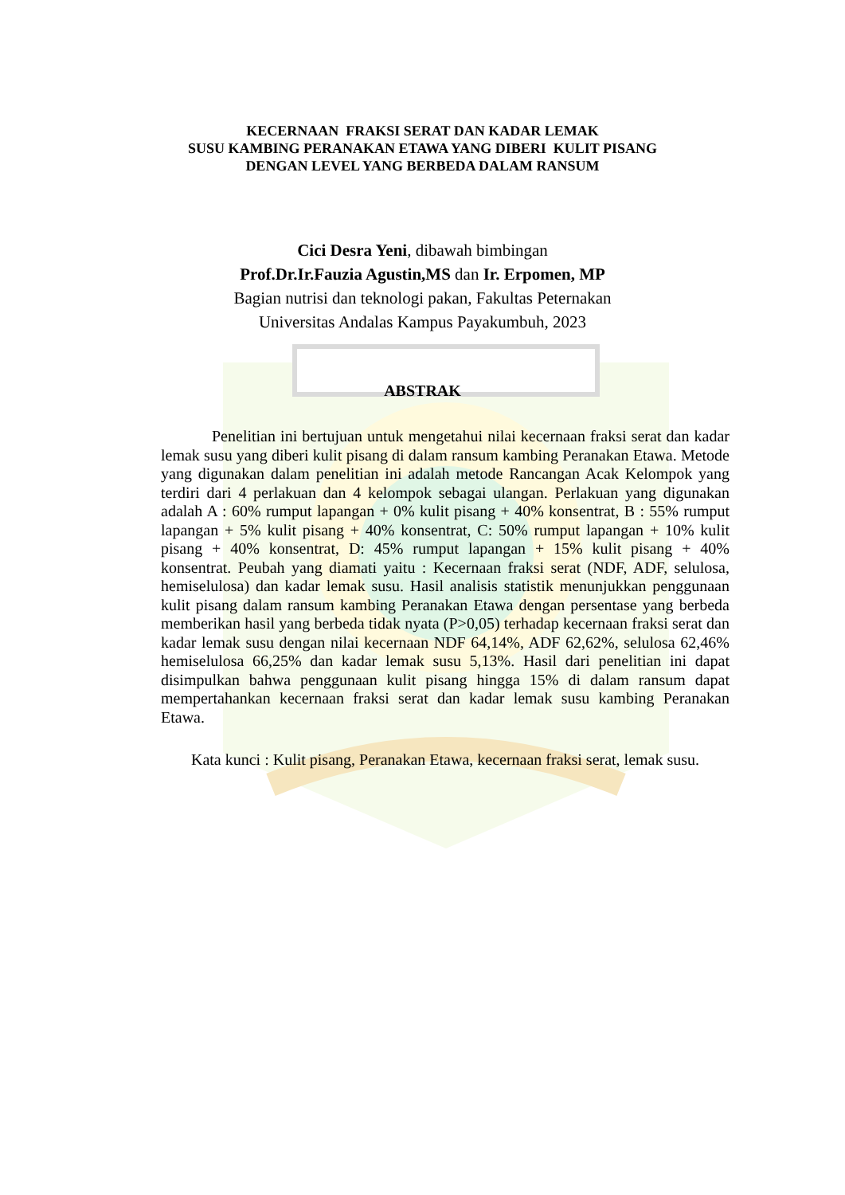KECERNAAN FRAKSI SERAT DAN KADAR LEMAK
SUSU KAMBING PERANAKAN ETAWA YANG DIBERI KULIT PISANG
DENGAN LEVEL YANG BERBEDA DALAM RANSUM
Cici Desra Yeni, dibawah bimbingan
Prof.Dr.Ir.Fauzia Agustin,MS dan Ir. Erpomen, MP
Bagian nutrisi dan teknologi pakan, Fakultas Peternakan
Universitas Andalas Kampus Payakumbuh, 2023
ABSTRAK
Penelitian ini bertujuan untuk mengetahui nilai kecernaan fraksi serat dan kadar lemak susu yang diberi kulit pisang di dalam ransum kambing Peranakan Etawa. Metode yang digunakan dalam penelitian ini adalah metode Rancangan Acak Kelompok yang terdiri dari 4 perlakuan dan 4 kelompok sebagai ulangan. Perlakuan yang digunakan adalah A : 60% rumput lapangan + 0% kulit pisang + 40% konsentrat, B : 55% rumput lapangan + 5% kulit pisang + 40% konsentrat, C: 50% rumput lapangan + 10% kulit pisang + 40% konsentrat, D: 45% rumput lapangan + 15% kulit pisang + 40% konsentrat. Peubah yang diamati yaitu : Kecernaan fraksi serat (NDF, ADF, selulosa, hemiselulosa) dan kadar lemak susu. Hasil analisis statistik menunjukkan penggunaan kulit pisang dalam ransum kambing Peranakan Etawa dengan persentase yang berbeda memberikan hasil yang berbeda tidak nyata (P>0,05) terhadap kecernaan fraksi serat dan kadar lemak susu dengan nilai kecernaan NDF 64,14%, ADF 62,62%, selulosa 62,46% hemiselulosa 66,25% dan kadar lemak susu 5,13%. Hasil dari penelitian ini dapat disimpulkan bahwa penggunaan kulit pisang hingga 15% di dalam ransum dapat mempertahankan kecernaan fraksi serat dan kadar lemak susu kambing Peranakan Etawa.
Kata kunci : Kulit pisang, Peranakan Etawa, kecernaan fraksi serat, lemak susu.